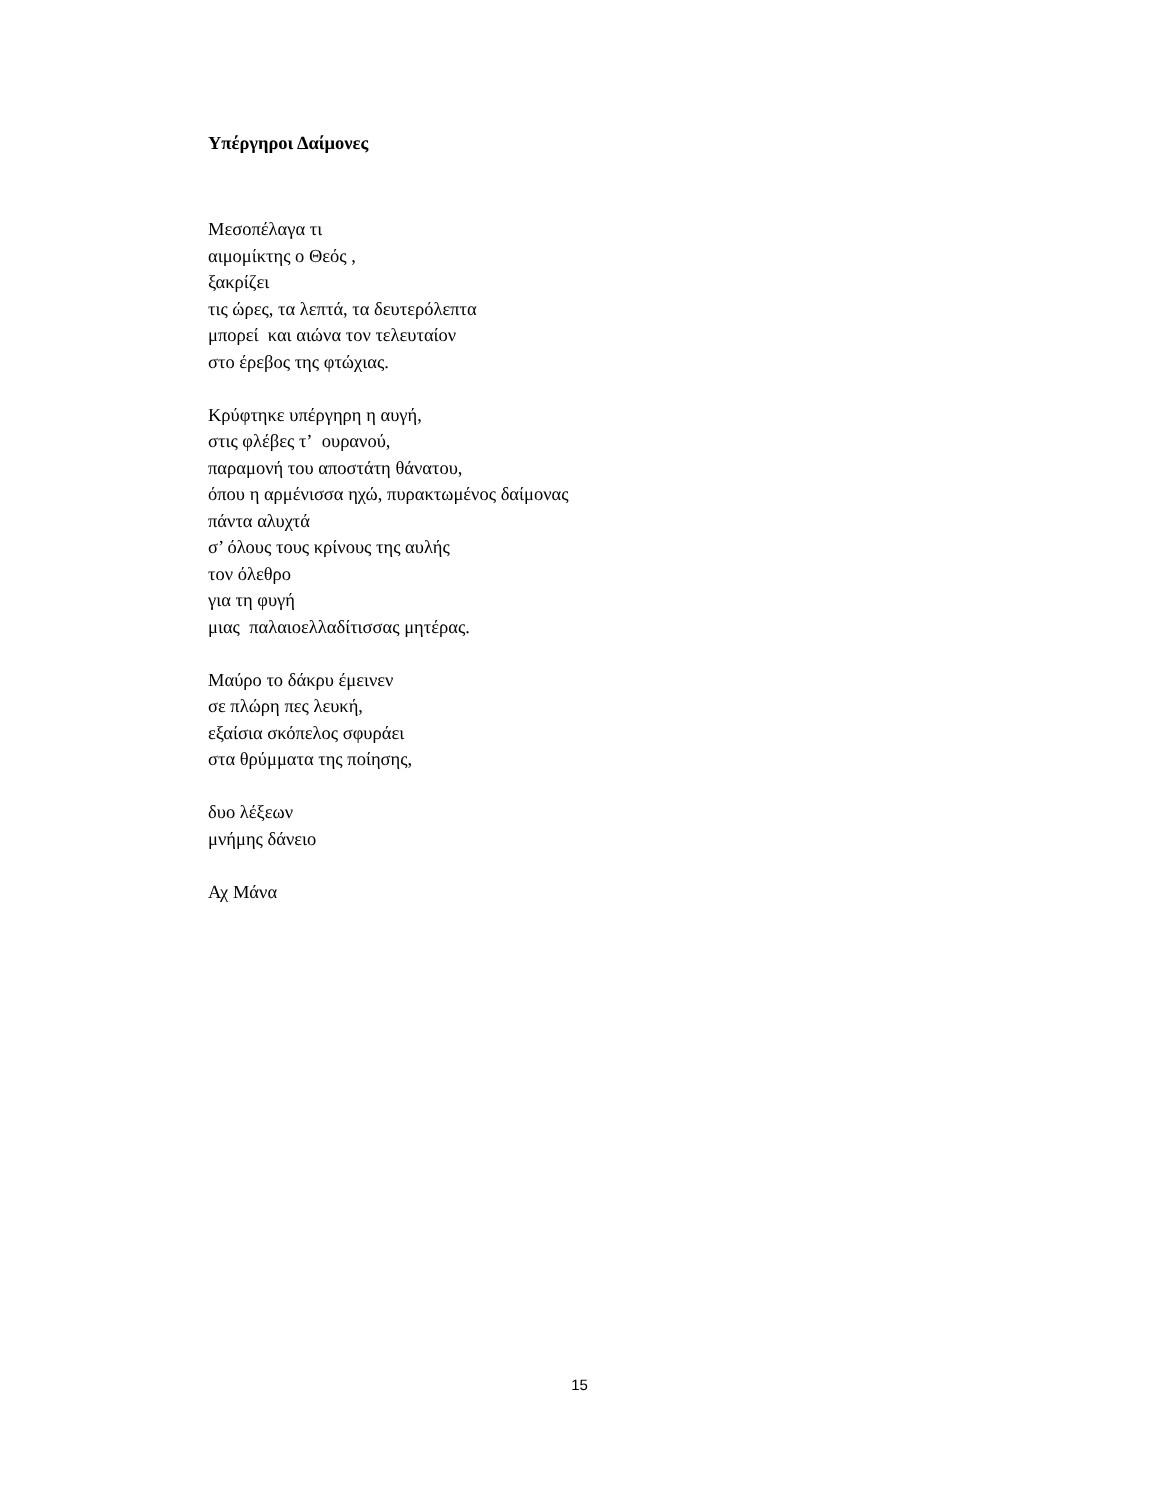Υπέργηροι Δαίμονες
Μεσοπέλαγα τι
αιμομίκτης ο Θεός ,
ξακρίζει
τις ώρες, τα λεπτά, τα δευτερόλεπτα
μπορεί και αιώνα τον τελευταίον
στο έρεβος της φτώχιας.
Κρύφτηκε υπέργηρη η αυγή,
στις φλέβες τ’ ουρανού,
παραμονή του αποστάτη θάνατου,
όπου η αρμένισσα ηχώ, πυρακτωμένος δαίμονας
πάντα αλυχτά
σ’ όλους τους κρίνους της αυλής
τον όλεθρο
για τη φυγή
μιας παλαιοελλαδίτισσας μητέρας.
Μαύρο το δάκρυ έμεινεν
σε πλώρη πες λευκή,
εξαίσια σκόπελος σφυράει
στα θρύμματα της ποίησης,
δυο λέξεων
μνήμης δάνειο
Αχ Μάνα
15